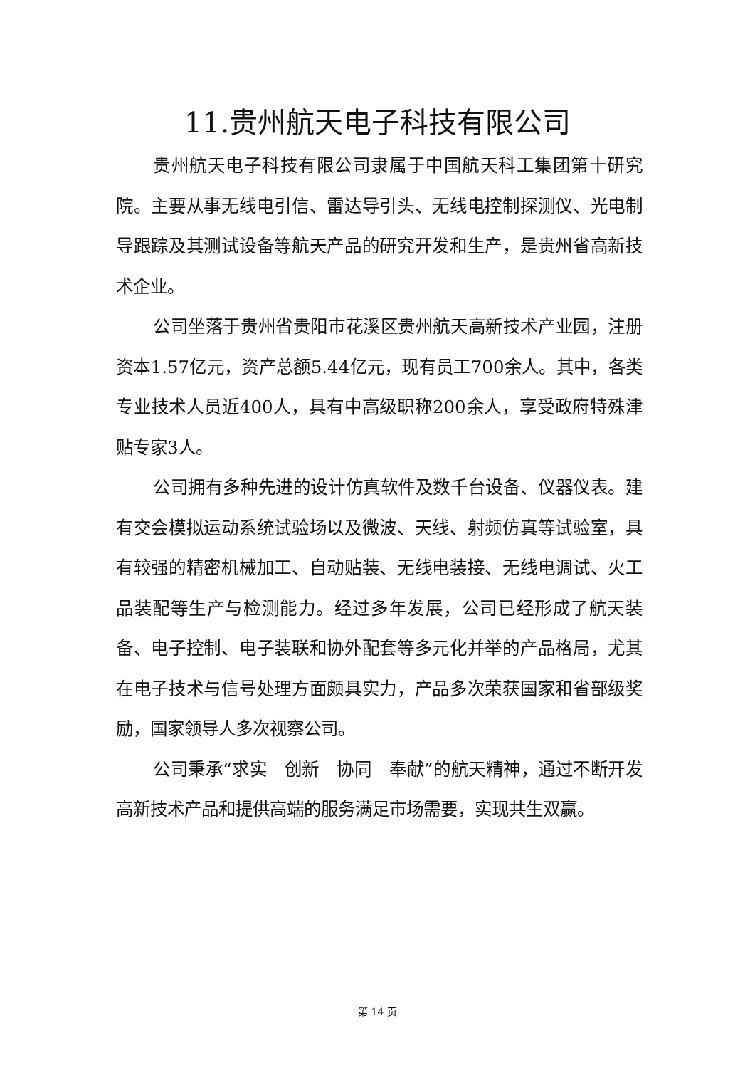11.贵州航天电子科技有限公司
贵州航天电子科技有限公司隶属于中国航天科工集团第十研究院。主要从事无线电引信、雷达导引头、无线电控制探测仪、光电制导跟踪及其测试设备等航天产品的研究开发和生产，是贵州省高新技术企业。
公司坐落于贵州省贵阳市花溪区贵州航天高新技术产业园，注册资本1.57亿元，资产总额5.44亿元，现有员工700余人。其中，各类专业技术人员近400人，具有中高级职称200余人，享受政府特殊津贴专家3人。
公司拥有多种先进的设计仿真软件及数千台设备、仪器仪表。建有交会模拟运动系统试验场以及微波、天线、射频仿真等试验室，具有较强的精密机械加工、自动贴装、无线电装接、无线电调试、火工品装配等生产与检测能力。经过多年发展，公司已经形成了航天装备、电子控制、电子装联和协外配套等多元化并举的产品格局，尤其在电子技术与信号处理方面颇具实力，产品多次荣获国家和省部级奖励，国家领导人多次视察公司。
公司秉承“求实　创新　协同　奉献”的航天精神，通过不断开发高新技术产品和提供高端的服务满足市场需要，实现共生双赢。
第 14 页